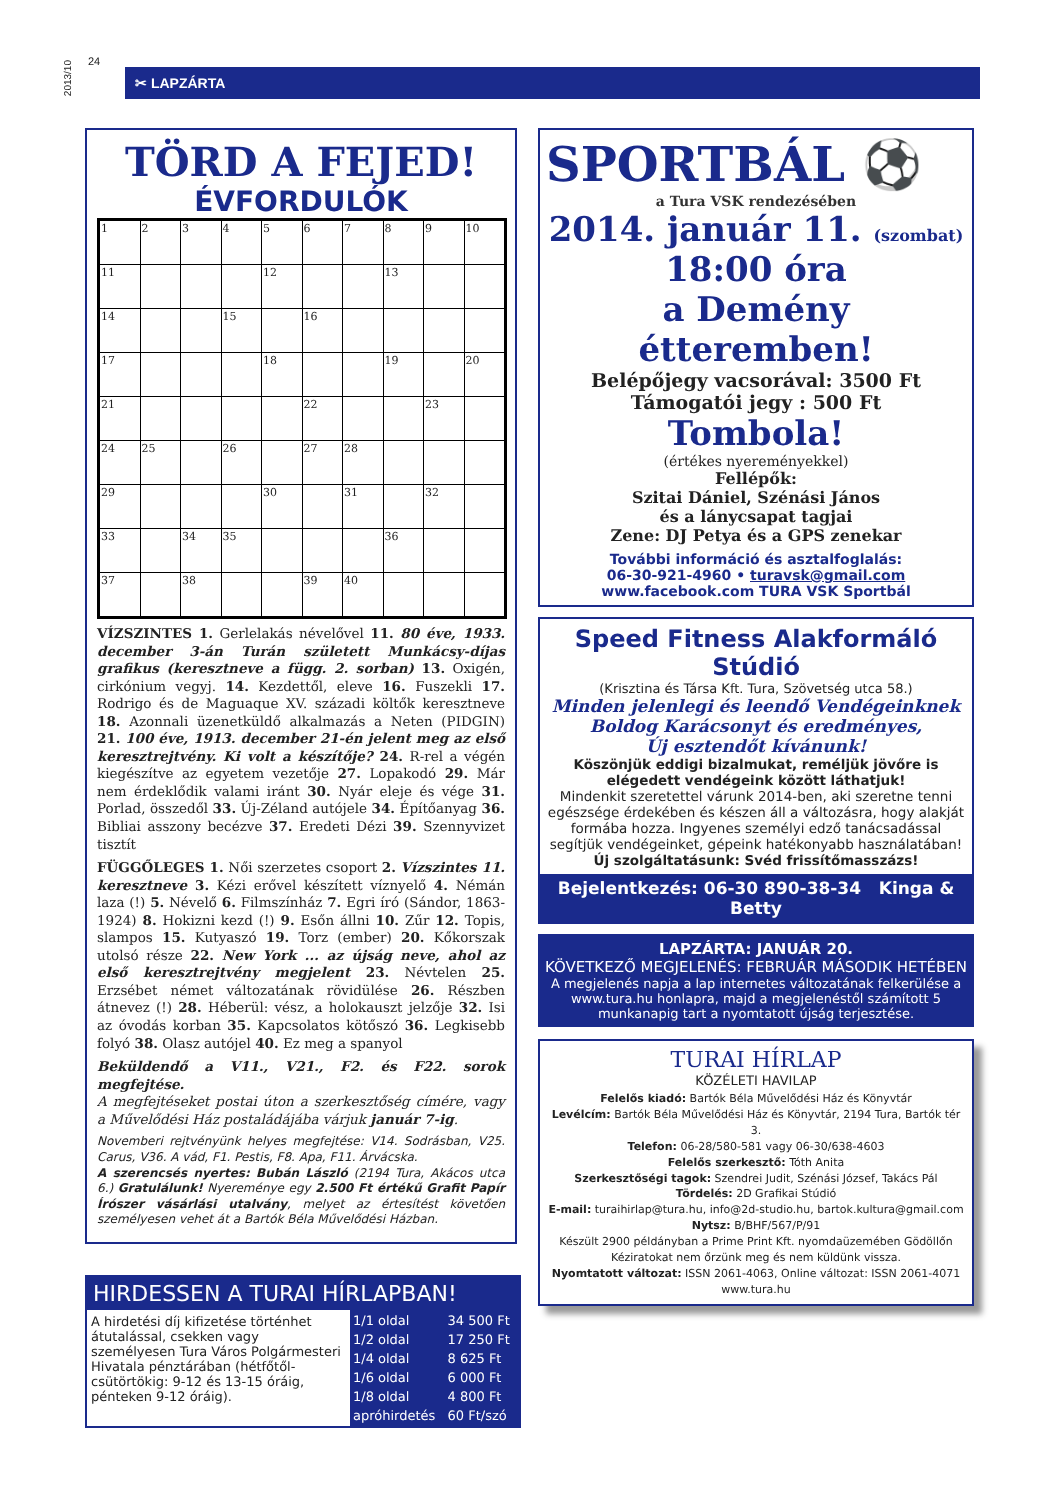2013/10
24
✂ LAPZÁRTA
TÖRD A FEJED!
ÉVFORDULÓK
| 1 | 2 | 3 | 4 | 5 | 6 | 7 | 8 | 9 | 10 |
| 11 | | | | 12 | | | 13 | | |
| 14 | | | 15 | | 16 | | | | |
| 17 | | | | 18 | | | 19 | | 20 |
| 21 | | | | | 22 | | | 23 | |
| 24 | 25 | | 26 | | 27 | 28 | | | |
| 29 | | | | 30 | | 31 | | 32 | |
| 33 | | 34 | 35 | | | | 36 | | |
| 37 | | 38 | | | 39 | 40 | | | |
VÍZSZINTES 1. Gerlelakás névelővel 11. 80 éve, 1933. december 3-án Turán született Munkácsy-díjas grafikus (keresztneve a függ. 2. sorban) 13. Oxigén, cirkónium vegyj. 14. Kezdettől, eleve 16. Fuszekli 17. Rodrigo és de Maguaque XV. századi költők keresztneve 18. Azonnali üzenetküldő alkalmazás a Neten (PIDGIN) 21. 100 éve, 1913. december 21-én jelent meg az első keresztrejtvény. Ki volt a készítője? 24. R-rel a végén kiegészítve az egyetem vezetője 27. Lopakodó 29. Már nem érdeklődik valami iránt 30. Nyár eleje és vége 31. Porlad, összedől 33. Új-Zéland autójele 34. Építőanyag 36. Bibliai asszony becézve 37. Eredeti Dézi 39. Szennyvizet tisztít
FÜGGŐLEGES 1. Női szerzetes csoport 2. Vízszintes 11. keresztneve 3. Kézi erővel készített víznyelő 4. Némán laza (!) 5. Névelő 6. Filmszínház 7. Egri író (Sándor, 1863-1924) 8. Hokizni kezd (!) 9. Esőn állni 10. Zűr 12. Topis, slampos 15. Kutyaszó 19. Torz (ember) 20. Kőkorszak utolsó része 22. New York ... az újság neve, ahol az első keresztrejtvény megjelent 23. Névtelen 25. Erzsébet német változatának rövidülése 26. Részben átnevez (!) 28. Héberül: vész, a holokauszt jelzője 32. Isi az óvodás korban 35. Kapcsolatos kötőszó 36. Legkisebb folyó 38. Olasz autójel 40. Ez meg a spanyol
Beküldendő a V11., V21., F2. és F22. sorok megfejtése.
A megfejtéseket postai úton a szerkesztőség címére, vagy a Művelődési Ház postaládájába várjuk január 7-ig.
Novemberi rejtvényünk helyes megfejtése: V14. Sodrásban, V25. Carus, V36. A vád, F1. Pestis, F8. Apa, F11. Árvácska.
A szerencsés nyertes: Bubán László (2194 Tura, Akácos utca 6.) Gratulálunk! Nyereménye egy 2.500 Ft értékű Grafit Papír Írószer vásárlási utalvány, melyet az értesítést követően személyesen vehet át a Bartók Béla Művelődési Házban.
HIRDESSEN A TURAI HÍRLAPBAN!
A hirdetési díj kifizetése történhet átutalással, csekken vagy személyesen Tura Város Polgármesteri Hivatala pénztárában (hétfőtől-csütörtökig: 9-12 és 13-15 óráig, pénteken 9-12 óráig).
| 1/1 oldal | 34 500 Ft |
| 1/2 oldal | 17 250 Ft |
| 1/4 oldal | 8 625 Ft |
| 1/6 oldal | 6 000 Ft |
| 1/8 oldal | 4 800 Ft |
| apróhirdetés | 60 Ft/szó |
SPORTBÁL ⚽
a Tura VSK rendezésében
2014. január 11. (szombat)
18:00 óra
a Demény étteremben!
Belépőjegy vacsorával: 3500 Ft
Támogatói jegy : 500 Ft
Tombola!
(értékes nyereményekkel)
Fellépők:
Szitai Dániel, Szénási János
és a lánycsapat tagjai
Zene: DJ Petya és a GPS zenekar
További információ és asztalfoglalás:
06-30-921-4960 • turavsk@gmail.com
www.facebook.com TURA VSK Sportbál
Speed Fitness Alakformáló Stúdió
(Krisztina és Társa Kft. Tura, Szövetség utca 58.)
Minden jelenlegi és leendő Vendégeinknek
Boldog Karácsonyt és eredményes,
Új esztendőt kívánunk!
Köszönjük eddigi bizalmukat, reméljük jövőre is elégedett vendégeink között láthatjuk!
Mindenkit szeretettel várunk 2014-ben, aki szeretne tenni egészsége érdekében és készen áll a változásra, hogy alakját formába hozza. Ingyenes személyi edző tanácsadással segítjük vendégeinket, gépeink hatékonyabb használatában!
Új szolgáltatásunk: Svéd frissítőmasszázs!
Bejelentkezés: 06-30 890-38-34 Kinga & Betty
LAPZÁRTA: JANUÁR 20.
KÖVETKEZŐ MEGJELENÉS: FEBRUÁR MÁSODIK HETÉBEN
A megjelenés napja a lap internetes változatának felkerülése a www.tura.hu honlapra, majd a megjelenéstől számított 5 munkanapig tart a nyomtatott újság terjesztése.
TURAI HÍRLAP
KÖZÉLETI HAVILAP
Felelős kiadó: Bartók Béla Művelődési Ház és Könyvtár
Levélcím: Bartók Béla Művelődési Ház és Könyvtár, 2194 Tura, Bartók tér 3.
Telefon: 06-28/580-581 vagy 06-30/638-4603
Felelős szerkesztő: Tóth Anita
Szerkesztőségi tagok: Szendrei Judit, Szénási József, Takács Pál
Tördelés: 2D Grafikai Stúdió
E-mail: turaihirlap@tura.hu, info@2d-studio.hu, bartok.kultura@gmail.com
Nytsz: B/BHF/567/P/91
Készült 2900 példányban a Prime Print Kft. nyomdaüzemében Gödöllőn
Kéziratokat nem őrzünk meg és nem küldünk vissza.
Nyomtatott változat: ISSN 2061-4063, Online változat: ISSN 2061-4071
www.tura.hu